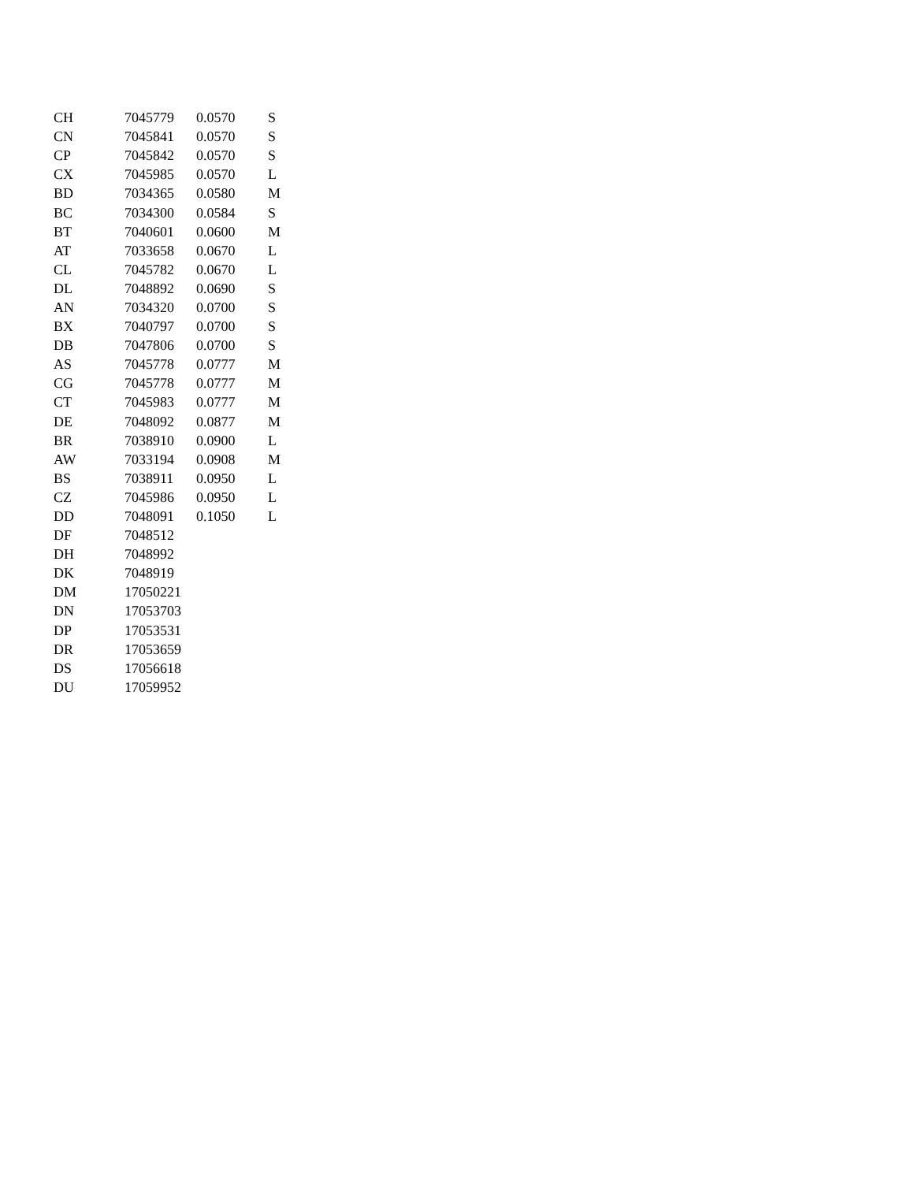| CH | 7045779 | 0.0570 | S |
| CN | 7045841 | 0.0570 | S |
| CP | 7045842 | 0.0570 | S |
| CX | 7045985 | 0.0570 | L |
| BD | 7034365 | 0.0580 | M |
| BC | 7034300 | 0.0584 | S |
| BT | 7040601 | 0.0600 | M |
| AT | 7033658 | 0.0670 | L |
| CL | 7045782 | 0.0670 | L |
| DL | 7048892 | 0.0690 | S |
| AN | 7034320 | 0.0700 | S |
| BX | 7040797 | 0.0700 | S |
| DB | 7047806 | 0.0700 | S |
| AS | 7045778 | 0.0777 | M |
| CG | 7045778 | 0.0777 | M |
| CT | 7045983 | 0.0777 | M |
| DE | 7048092 | 0.0877 | M |
| BR | 7038910 | 0.0900 | L |
| AW | 7033194 | 0.0908 | M |
| BS | 7038911 | 0.0950 | L |
| CZ | 7045986 | 0.0950 | L |
| DD | 7048091 | 0.1050 | L |
| DF | 7048512 | | |
| DH | 7048992 | | |
| DK | 7048919 | | |
| DM | 17050221 | | |
| DN | 17053703 | | |
| DP | 17053531 | | |
| DR | 17053659 | | |
| DS | 17056618 | | |
| DU | 17059952 | | |